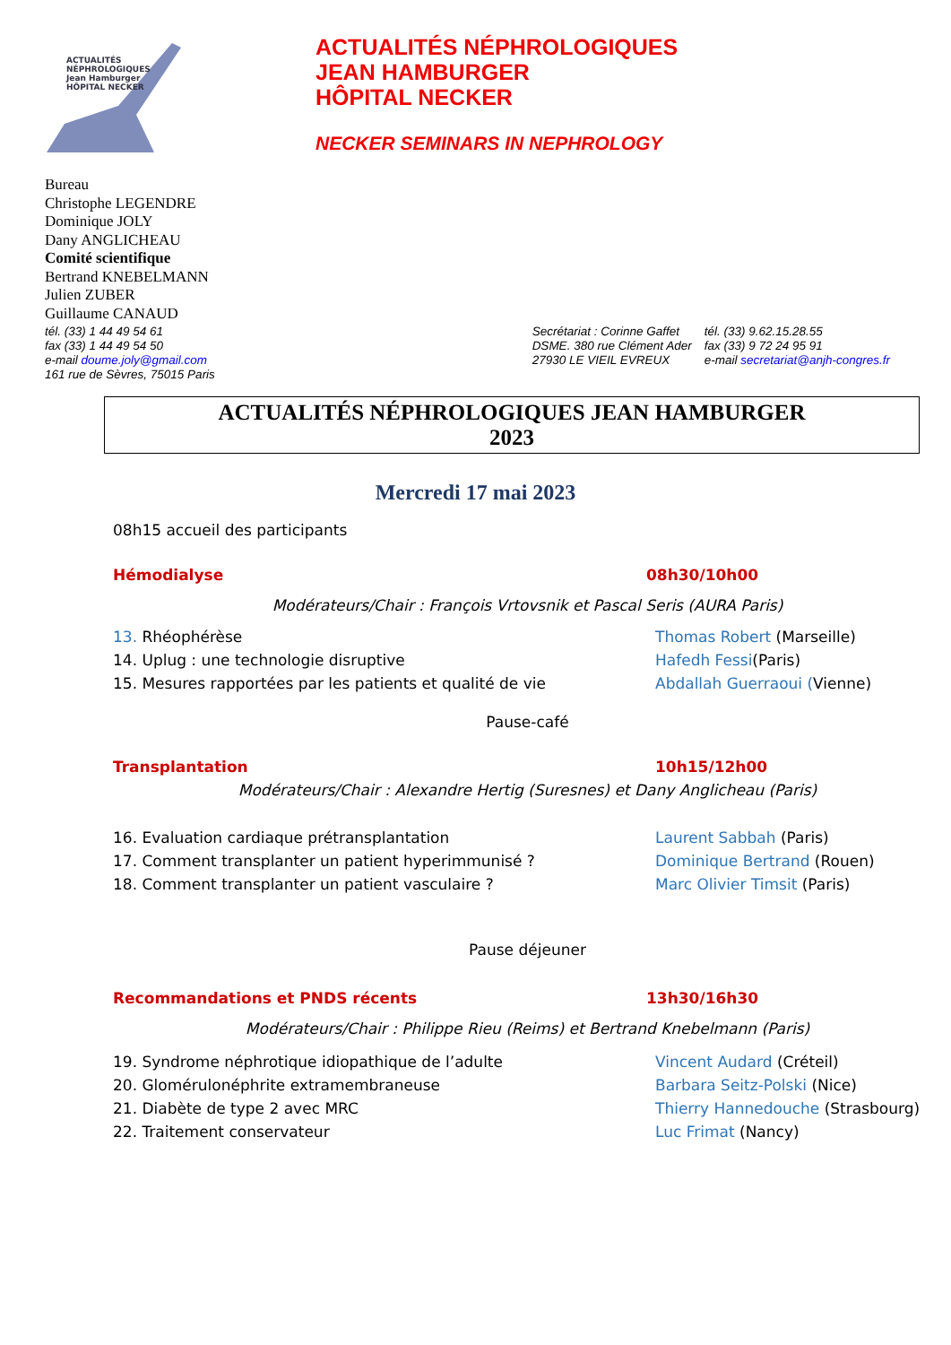ACTUALITÉS
NÉPHROLOGIQUES
Jean Hamburger
HÔPITAL NECKER
ACTUALITÉS NÉPHROLOGIQUES
JEAN HAMBURGER
HÔPITAL NECKER
NECKER SEMINARS IN NEPHROLOGY
Bureau
Christophe LEGENDRE
Dominique JOLY
Dany ANGLICHEAU
Comité scientifique
Bertrand KNEBELMANN
Julien ZUBER
Guillaume CANAUD
tél. (33) 1 44 49 54 61
fax (33) 1 44 49 54 50
e-mail doume.joly@gmail.com
161 rue de Sèvres, 75015 Paris
Secrétariat : Corinne Gaffet
DSME. 380 rue Clément Ader
27930 LE VIEIL EVREUX
tél. (33) 9.62.15.28.55
fax (33) 9 72 24 95 91
e-mail secretariat@anjh-congres.fr
ACTUALITÉS NÉPHROLOGIQUES JEAN HAMBURGER
2023
Mercredi 17 mai 2023
08h15 accueil des participants
Hémodialyse 08h30/10h00
Modérateurs/Chair : François Vrtovsnik et Pascal Seris (AURA Paris)
13. Rhéophérèse Thomas Robert (Marseille)
14. Uplug : une technologie disruptive Hafedh Fessi(Paris)
15. Mesures rapportées par les patients et qualité de vie Abdallah Guerraoui (Vienne)
Pause-café
Transplantation 10h15/12h00
Modérateurs/Chair : Alexandre Hertig (Suresnes) et Dany Anglicheau (Paris)
16. Evaluation cardiaque prétransplantation Laurent Sabbah (Paris)
17. Comment transplanter un patient hyperimmunisé ? Dominique Bertrand (Rouen)
18. Comment transplanter un patient vasculaire ? Marc Olivier Timsit (Paris)
Pause déjeuner
Recommandations et PNDS récents 13h30/16h30
Modérateurs/Chair : Philippe Rieu (Reims) et Bertrand Knebelmann (Paris)
19. Syndrome néphrotique idiopathique de l’adulte Vincent Audard (Créteil)
20. Glomérulonéphrite extramembraneuse Barbara Seitz-Polski (Nice)
21. Diabète de type 2 avec MRC Thierry Hannedouche (Strasbourg)
22. Traitement conservateur Luc Frimat (Nancy)